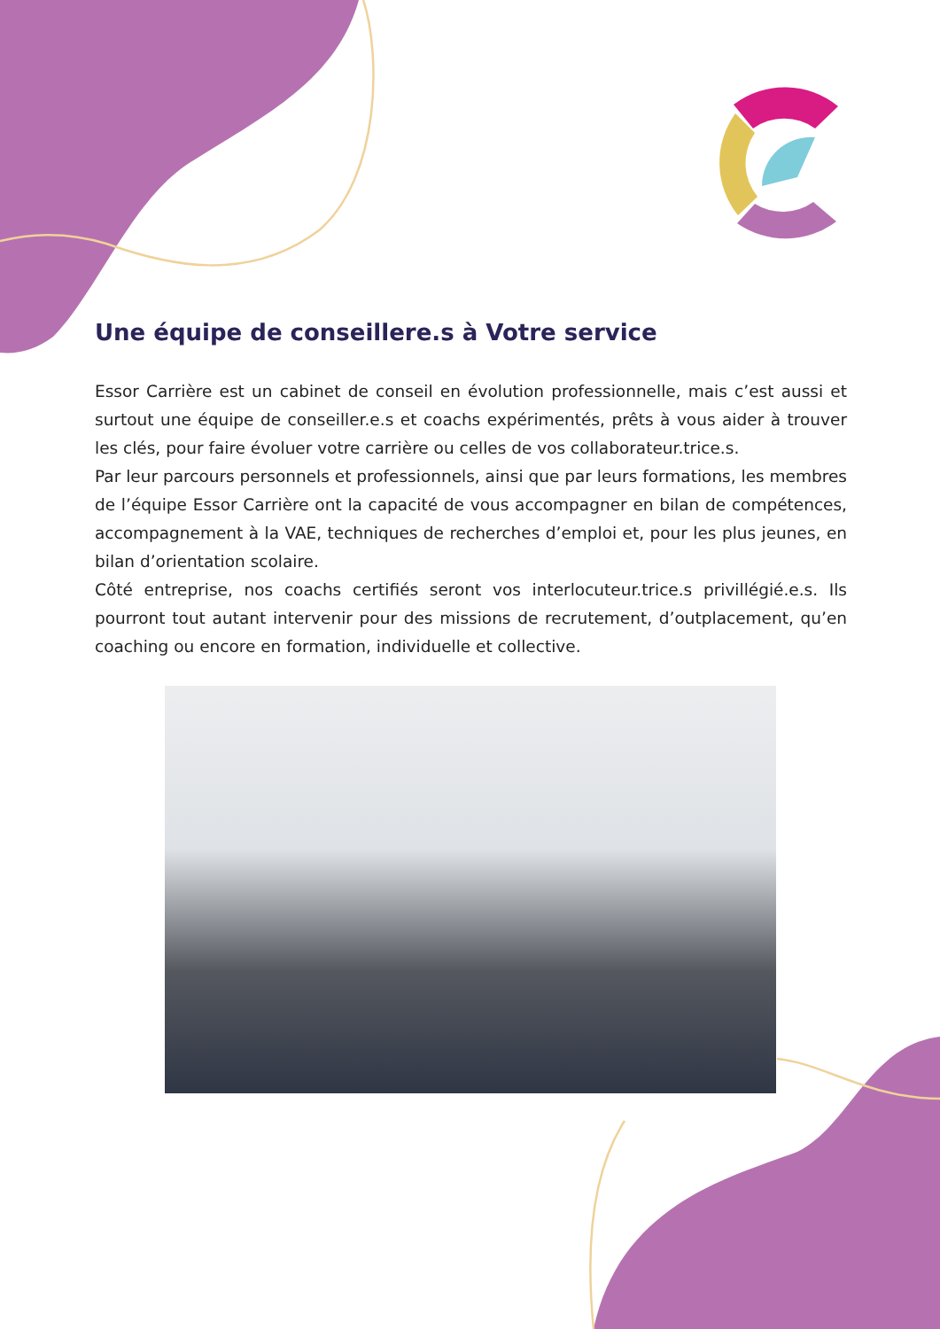Une équipe de conseillere.s à Votre service
Essor Carrière est un cabinet de conseil en évolution professionnelle, mais c’est aussi et surtout une équipe de conseiller.e.s et coachs expérimentés, prêts à vous aider à trouver les clés, pour faire évoluer votre carrière ou celles de vos collaborateur.trice.s.
Par leur parcours personnels et professionnels, ainsi que par leurs formations, les membres de l’équipe Essor Carrière ont la capacité de vous accompagner en bilan de compétences, accompagnement à la VAE, techniques de recherches d’emploi et, pour les plus jeunes, en bilan d’orientation scolaire.
Côté entreprise, nos coachs certifiés seront vos interlocuteur.trice.s privillégié.e.s. Ils pourront tout autant intervenir pour des missions de recrutement, d’outplacement, qu’en coaching ou encore en formation, individuelle et collective.